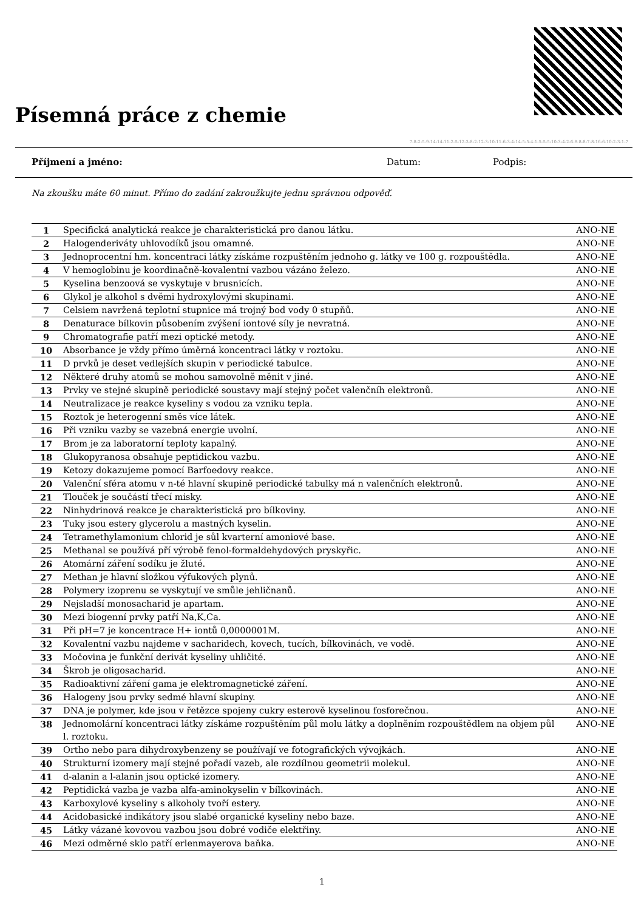Písemná práce z chemie
7-8-2-5-9-14-14-11-2-5-12-3-8-2-12-3-10-11-6-3-4-14-5-5-4-1-5-5-5-10-3-4-2-6-8-8-8-7-8-16-6-10-2-3-1-7
Příjmení a jméno: Datum: Podpis:
Na zkoušku máte 60 minut. Přímo do zadání zakroužkujte jednu správnou odpověď.
| 1 | Specifická analytická reakce je charakteristická pro danou látku. | ANO-NE |
| 2 | Halogenderiváty uhlovodíků jsou omamné. | ANO-NE |
| 3 | Jednoprocentní hm. koncentraci látky získáme rozpuštěním jednoho g. látky ve 100 g. rozpouštědla. | ANO-NE |
| 4 | V hemoglobinu je koordinačně-kovalentní vazbou vázáno železo. | ANO-NE |
| 5 | Kyselina benzoová se vyskytuje v brusnicích. | ANO-NE |
| 6 | Glykol je alkohol s dvěmi hydroxylovými skupinami. | ANO-NE |
| 7 | Celsiem navržená teplotní stupnice má trojný bod vody 0 stupňů. | ANO-NE |
| 8 | Denaturace bílkovin působením zvýšení iontové síly je nevratná. | ANO-NE |
| 9 | Chromatografie patří mezi optické metody. | ANO-NE |
| 10 | Absorbance je vždy přímo úměrná koncentraci látky v roztoku. | ANO-NE |
| 11 | D prvků je deset vedlejších skupin v periodické tabulce. | ANO-NE |
| 12 | Některé druhy atomů se mohou samovolně měnit v jiné. | ANO-NE |
| 13 | Prvky ve stejné skupině periodické soustavy mají stejný počet valenčníh elektronů. | ANO-NE |
| 14 | Neutralizace je reakce kyseliny s vodou za vzniku tepla. | ANO-NE |
| 15 | Roztok je heterogenní směs více látek. | ANO-NE |
| 16 | Při vzniku vazby se vazebná energie uvolní. | ANO-NE |
| 17 | Brom je za laboratorní teploty kapalný. | ANO-NE |
| 18 | Glukopyranosa obsahuje peptidickou vazbu. | ANO-NE |
| 19 | Ketozy dokazujeme pomocí Barfoedovy reakce. | ANO-NE |
| 20 | Valenční sféra atomu v n-té hlavní skupině periodické tabulky má n valenčních elektronů. | ANO-NE |
| 21 | Tlouček je součástí třecí misky. | ANO-NE |
| 22 | Ninhydrinová reakce je charakteristická pro bílkoviny. | ANO-NE |
| 23 | Tuky jsou estery glycerolu a mastných kyselin. | ANO-NE |
| 24 | Tetramethylamonium chlorid je sůl kvarterní amoniové base. | ANO-NE |
| 25 | Methanal se používá pří výrobě fenol-formaldehydových pryskyřic. | ANO-NE |
| 26 | Atomární záření sodíku je žluté. | ANO-NE |
| 27 | Methan je hlavní složkou výfukových plynů. | ANO-NE |
| 28 | Polymery izoprenu se vyskytují ve smůle jehličnanů. | ANO-NE |
| 29 | Nejsladší monosacharid je apartam. | ANO-NE |
| 30 | Mezi biogenní prvky patří Na,K,Ca. | ANO-NE |
| 31 | Při pH=7 je koncentrace H+ iontů 0,0000001M. | ANO-NE |
| 32 | Kovalentní vazbu najdeme v sacharidech, kovech, tucích, bílkovinách, ve vodě. | ANO-NE |
| 33 | Močovina je funkční derivát kyseliny uhličité. | ANO-NE |
| 34 | Škrob je oligosacharid. | ANO-NE |
| 35 | Radioaktivní záření gama je elektromagnetické záření. | ANO-NE |
| 36 | Halogeny jsou prvky sedmé hlavní skupiny. | ANO-NE |
| 37 | DNA je polymer, kde jsou v řetězce spojeny cukry esterově kyselinou fosforečnou. | ANO-NE |
| 38 | Jednomolární koncentraci látky získáme rozpuštěním půl molu látky a doplněním rozpouštědlem na objem půl l. roztoku. | ANO-NE |
| 39 | Ortho nebo para dihydroxybenzeny se používají ve fotografických vývojkách. | ANO-NE |
| 40 | Strukturní izomery mají stejné pořadí vazeb, ale rozdílnou geometrii molekul. | ANO-NE |
| 41 | d-alanin a l-alanin jsou optické izomery. | ANO-NE |
| 42 | Peptidická vazba je vazba alfa-aminokyselin v bílkovinách. | ANO-NE |
| 43 | Karboxylové kyseliny s alkoholy tvoří estery. | ANO-NE |
| 44 | Acidobasické indikátory jsou slabé organické kyseliny nebo baze. | ANO-NE |
| 45 | Látky vázané kovovou vazbou jsou dobré vodiče elektřiny. | ANO-NE |
| 46 | Mezi odměrné sklo patří erlenmayerova baňka. | ANO-NE |
1